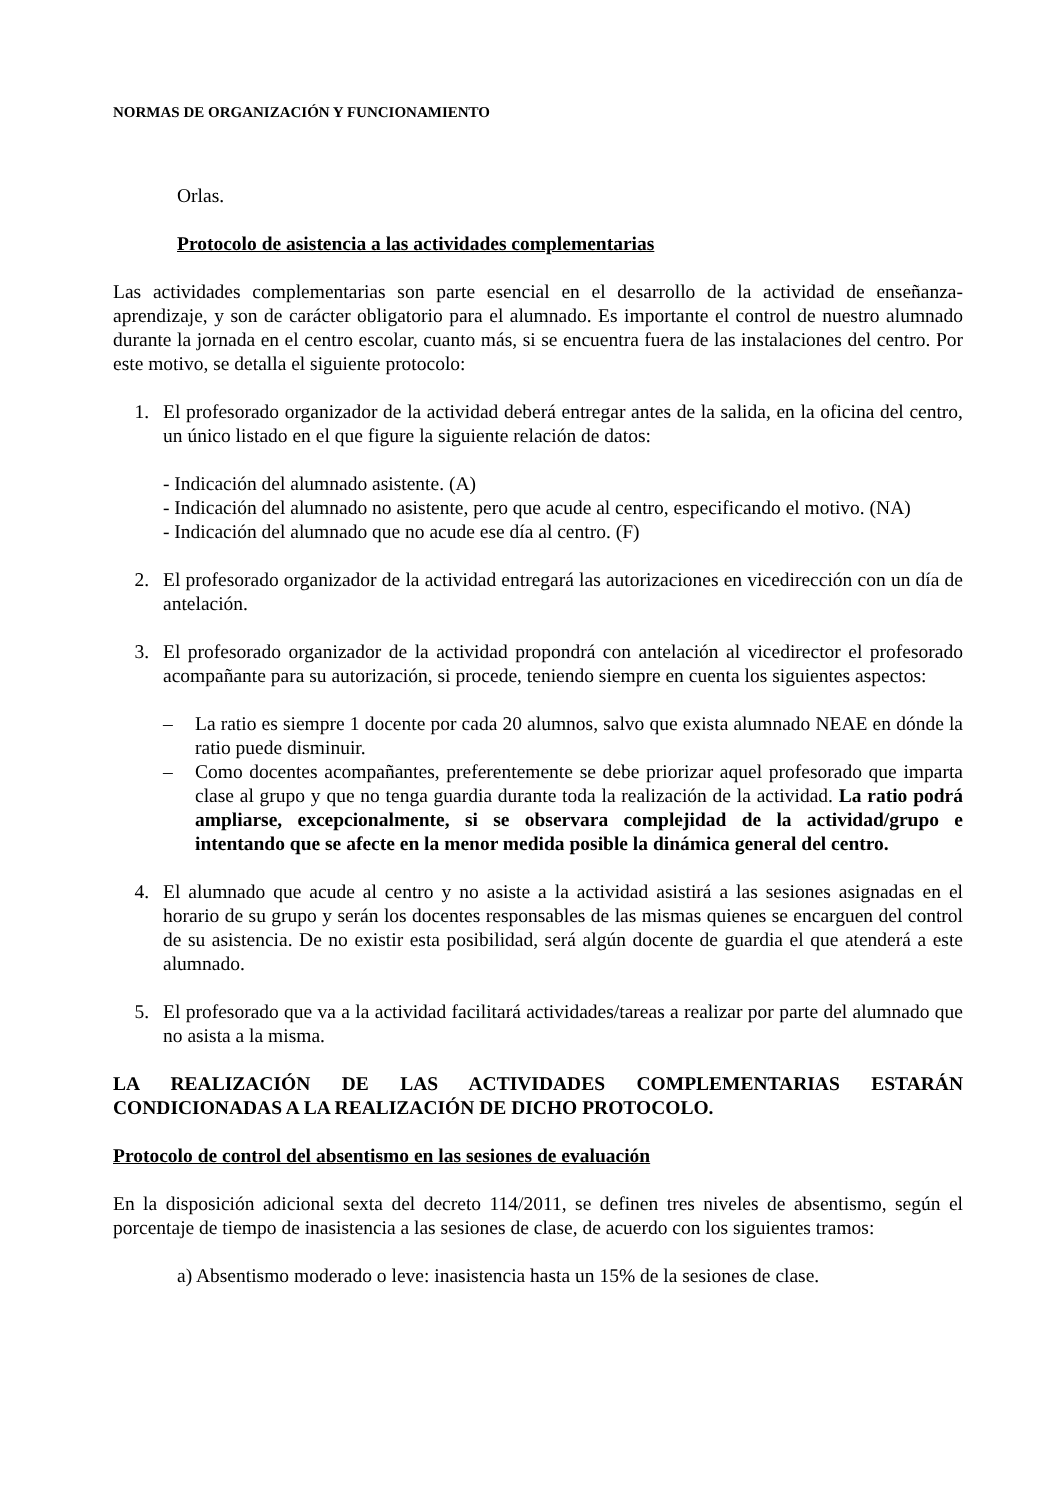NORMAS DE ORGANIZACIÓN Y FUNCIONAMIENTO
Orlas.
Protocolo de asistencia a las actividades complementarias
Las actividades complementarias son parte esencial en el desarrollo de la actividad de enseñanza-aprendizaje, y son de carácter obligatorio para el alumnado. Es importante el control de nuestro alumnado durante la jornada en el centro escolar, cuanto más, si se encuentra fuera de las instalaciones del centro. Por este motivo, se detalla el siguiente protocolo:
1. El profesorado organizador de la actividad deberá entregar antes de la salida, en la oficina del centro, un único listado en el que figure la siguiente relación de datos:
- Indicación del alumnado asistente. (A)
- Indicación del alumnado no asistente, pero que acude al centro, especificando el motivo. (NA)
- Indicación del alumnado que no acude ese día al centro. (F)
2. El profesorado organizador de la actividad entregará las autorizaciones en vicedirección con un día de antelación.
3. El profesorado organizador de la actividad propondrá con antelación al vicedirector el profesorado acompañante para su autorización, si procede, teniendo siempre en cuenta los siguientes aspectos:
– La ratio es siempre 1 docente por cada 20 alumnos, salvo que exista alumnado NEAE en dónde la ratio puede disminuir.
– Como docentes acompañantes, preferentemente se debe priorizar aquel profesorado que imparta clase al grupo y que no tenga guardia durante toda la realización de la actividad. La ratio podrá ampliarse, excepcionalmente, si se observara complejidad de la actividad/grupo e intentando que se afecte en la menor medida posible la dinámica general del centro.
4. El alumnado que acude al centro y no asiste a la actividad asistirá a las sesiones asignadas en el horario de su grupo y serán los docentes responsables de las mismas quienes se encarguen del control de su asistencia. De no existir esta posibilidad, será algún docente de guardia el que atenderá a este alumnado.
5. El profesorado que va a la actividad facilitará actividades/tareas a realizar por parte del alumnado que no asista a la misma.
LA REALIZACIÓN DE LAS ACTIVIDADES COMPLEMENTARIAS ESTARÁN CONDICIONADAS A LA REALIZACIÓN DE DICHO PROTOCOLO.
Protocolo de control del absentismo en las sesiones de evaluación
En la disposición adicional sexta del decreto 114/2011, se definen tres niveles de absentismo, según el porcentaje de tiempo de inasistencia a las sesiones de clase, de acuerdo con los siguientes tramos:
a) Absentismo moderado o leve: inasistencia hasta un 15% de la sesiones de clase.